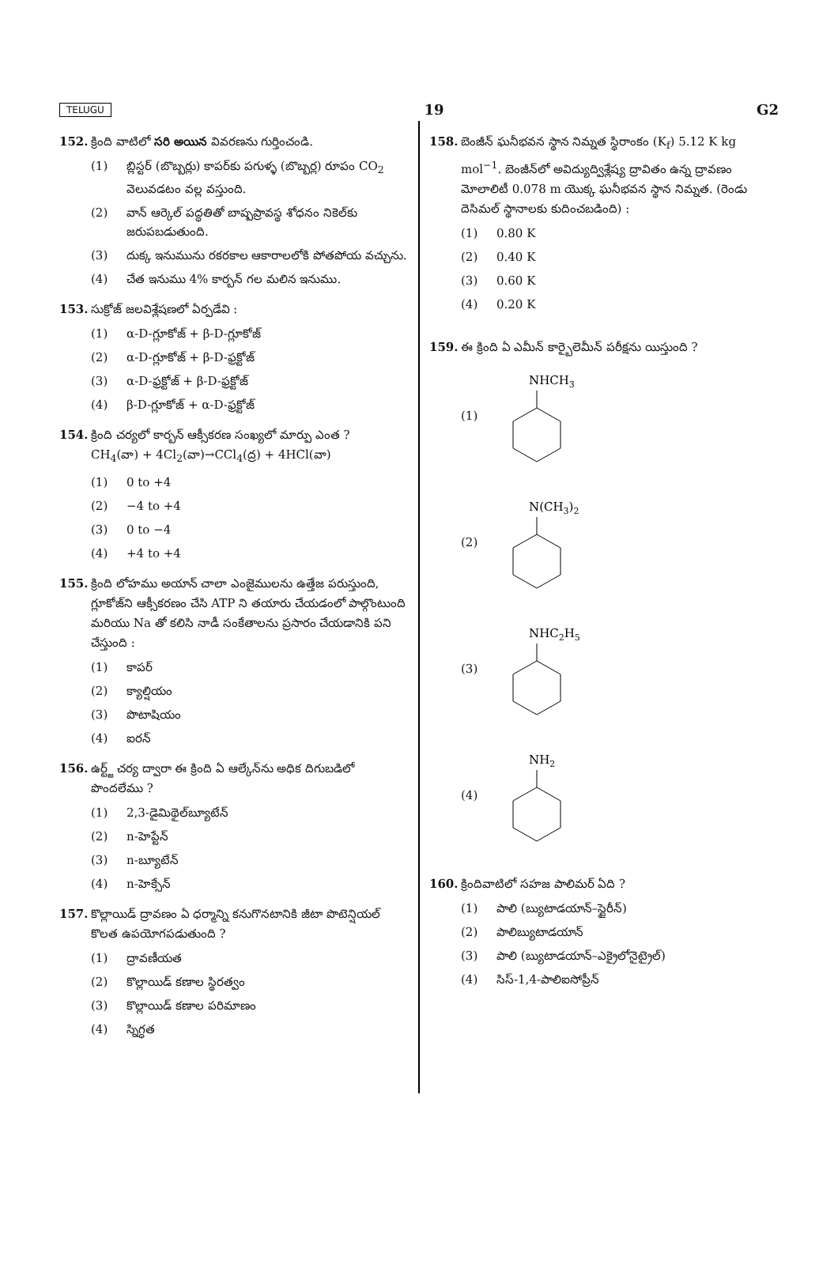TELUGU 19 G2
152. క్రింది వాటిలో సరి అయిన వివరణను గుర్తించండి.
(1) బ్లిస్టర్ (బొబ్బర్లు) కాపర్‌కు పగుళ్ళ (బొబ్బర్ల) రూపం CO<sub>2</sub> వెలువడటం వల్ల వస్తుంది.
(2) వాన్ ఆర్కెల్ పద్ధతితో బాష్పప్రావస్థ శోధనం నికెల్‌కు జరుపబడుతుంది.
(3) దుక్క ఇనుమును రకరకాల ఆకారాలలోకి పోతపోయ వచ్చును.
(4) చేత ఇనుము 4% కార్బన్ గల మలిన ఇనుము.
153. సుక్రోజ్ జలవిశ్లేషణలో ఏర్పడేవి :
(1) α-D-గ్లూకోజ్ + β-D-గ్లూకోజ్
(2) α-D-గ్లూకోజ్ + β-D-ఫ్రక్టోజ్
(3) α-D-ఫ్రక్టోజ్ + β-D-ఫ్రక్టోజ్
(4) β-D-గ్లూకోజ్ + α-D-ఫ్రక్టోజ్
154. క్రింది చర్యలో కార్బన్ ఆక్సీకరణ సంఖ్యలో మార్పు ఎంత ?
CH<sub>4</sub>(వా) + 4Cl<sub>2</sub>(వా)→CCl<sub>4</sub>(ద్ర) + 4HCl(వా)
(1) 0 to +4
(2) −4 to +4
(3) 0 to −4
(4) +4 to +4
155. క్రింది లోహము అయాన్ చాలా ఎంజైములను ఉత్తేజ పరుస్తుంది, గ్లూకోజ్‌ని ఆక్సీకరణం చేసి ATP ని తయారు చేయడంలో పాల్గొంటుంది మరియు Na తో కలిసి నాడీ సంకేతాలను ప్రసారం చేయడానికి పని చేస్తుంది :
(1) కాపర్
(2) క్యాల్షియం
(3) పొటాషియం
(4) ఐరన్
156. ఉర్ట్జ్ చర్య ద్వారా ఈ క్రింది ఏ ఆల్కేన్‌ను అధిక దిగుబడిలో పొందలేము ?
(1) 2,3-డైమిథైల్‌బ్యూటేన్
(2) n-హెప్టేన్
(3) n-బ్యూటేన్
(4) n-హెక్సేన్
157. కొల్లాయిడ్ ద్రావణం ఏ ధర్మాన్ని కనుగొనటానికి జీటా పొటెన్షియల్ కొలత ఉపయోగపడుతుంది ?
(1) ద్రావణీయత
(2) కొల్లాయిడ్ కణాల స్థిరత్వం
(3) కొల్లాయిడ్ కణాల పరిమాణం
(4) స్నిగ్ధత
158. బెంజీన్ ఘనీభవన స్థాన నిమ్నత స్థిరాంకం (K<sub>f</sub>) 5.12 K kg mol<sup>−1</sup>. బెంజీన్‌లో అవిద్యుద్విశ్లేష్య ద్రావితం ఉన్న ద్రావణం మోలాలిటీ 0.078 m యొక్క ఘనీభవన స్థాన నిమ్నత. (రెండు దెసిమల్ స్థానాలకు కుదించబడింది) :
(1) 0.80 K
(2) 0.40 K
(3) 0.60 K
(4) 0.20 K
159. ఈ క్రింది ఏ ఎమీన్ కార్బైలెమీన్ పరీక్షను యిస్తుంది ?
(1)
NHCH3
(2)
N(CH3)2
(3)
NHC2H5
(4)
NH2
160. క్రిందివాటిలో సహజ పాలిమర్ ఏది ?
(1) పాలి (బ్యుటాడయాన్–స్టైరీన్)
(2) పాలిబ్యుటాడయాన్
(3) పాలి (బ్యుటాడయాన్–ఎక్రైలోనైట్రైల్)
(4) సిస్-1,4-పాలిఐసోప్రీన్